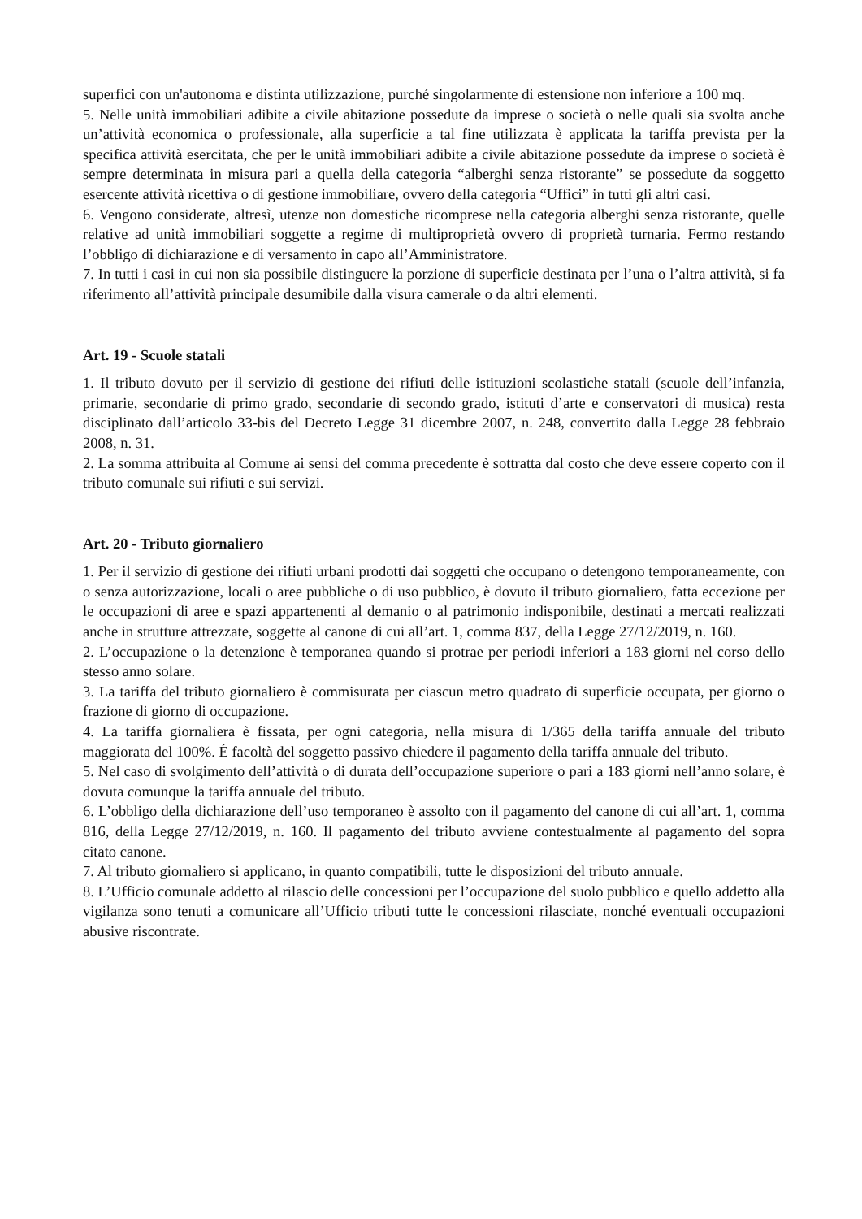superfici con un'autonoma e distinta utilizzazione, purché singolarmente di estensione non inferiore a 100 mq.
5. Nelle unità immobiliari adibite a civile abitazione possedute da imprese o società o nelle quali sia svolta anche un’attività economica o professionale, alla superficie a tal fine utilizzata è applicata la tariffa prevista per la specifica attività esercitata, che per le unità immobiliari adibite a civile abitazione possedute da imprese o società è sempre determinata in misura pari a quella della categoria “alberghi senza ristorante” se possedute da soggetto esercente attività ricettiva o di gestione immobiliare, ovvero della categoria “Uffici” in tutti gli altri casi.
6. Vengono considerate, altresì, utenze non domestiche ricomprese nella categoria alberghi senza ristorante, quelle relative ad unità immobiliari soggette a regime di multiproprietà ovvero di proprietà turnaria. Fermo restando l’obbligo di dichiarazione e di versamento in capo all’Amministratore.
7. In tutti i casi in cui non sia possibile distinguere la porzione di superficie destinata per l’una o l’altra attività, si fa riferimento all’attività principale desumibile dalla visura camerale o da altri elementi.
Art. 19 - Scuole statali
1. Il tributo dovuto per il servizio di gestione dei rifiuti delle istituzioni scolastiche statali (scuole dell’infanzia, primarie, secondarie di primo grado, secondarie di secondo grado, istituti d’arte e conservatori di musica) resta disciplinato dall’articolo 33-bis del Decreto Legge 31 dicembre 2007, n. 248, convertito dalla Legge 28 febbraio 2008, n. 31.
2. La somma attribuita al Comune ai sensi del comma precedente è sottratta dal costo che deve essere coperto con il tributo comunale sui rifiuti e sui servizi.
Art. 20 - Tributo giornaliero
1. Per il servizio di gestione dei rifiuti urbani prodotti dai soggetti che occupano o detengono temporaneamente, con o senza autorizzazione, locali o aree pubbliche o di uso pubblico, è dovuto il tributo giornaliero, fatta eccezione per le occupazioni di aree e spazi appartenenti al demanio o al patrimonio indisponibile, destinati a mercati realizzati anche in strutture attrezzate, soggette al canone di cui all’art. 1, comma 837, della Legge 27/12/2019, n. 160.
2. L’occupazione o la detenzione è temporanea quando si protrae per periodi inferiori a 183 giorni nel corso dello stesso anno solare.
3. La tariffa del tributo giornaliero è commisurata per ciascun metro quadrato di superficie occupata, per giorno o frazione di giorno di occupazione.
4. La tariffa giornaliera è fissata, per ogni categoria, nella misura di 1/365 della tariffa annuale del tributo maggiorata del 100%. É facoltà del soggetto passivo chiedere il pagamento della tariffa annuale del tributo.
5. Nel caso di svolgimento dell’attività o di durata dell’occupazione superiore o pari a 183 giorni nell’anno solare, è dovuta comunque la tariffa annuale del tributo.
6. L’obbligo della dichiarazione dell’uso temporaneo è assolto con il pagamento del canone di cui all’art. 1, comma 816, della Legge 27/12/2019, n. 160. Il pagamento del tributo avviene contestualmente al pagamento del sopra citato canone.
7. Al tributo giornaliero si applicano, in quanto compatibili, tutte le disposizioni del tributo annuale.
8. L’Ufficio comunale addetto al rilascio delle concessioni per l’occupazione del suolo pubblico e quello addetto alla vigilanza sono tenuti a comunicare all’Ufficio tributi tutte le concessioni rilasciate, nonché eventuali occupazioni abusive riscontrate.